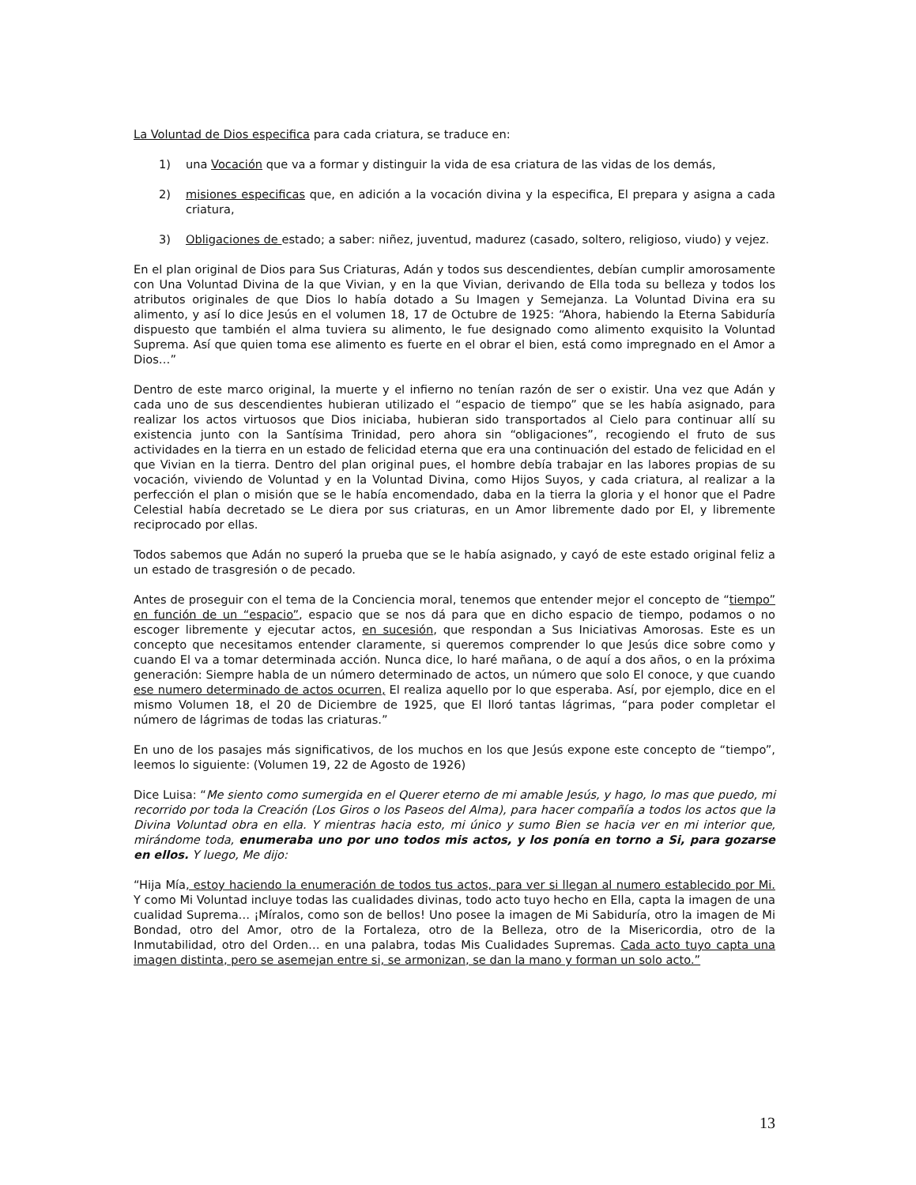La Voluntad de Dios especifica para cada criatura, se traduce en:
1) una Vocación que va a formar y distinguir la vida de esa criatura de las vidas de los demás,
2) misiones especificas que, en adición a la vocación divina y la especifica, El prepara y asigna a cada criatura,
3) Obligaciones de estado; a saber: niñez, juventud, madurez (casado, soltero, religioso, viudo) y vejez.
En el plan original de Dios para Sus Criaturas, Adán y todos sus descendientes, debían cumplir amorosamente con Una Voluntad Divina de la que Vivian, y en la que Vivian, derivando de Ella toda su belleza y todos los atributos originales de que Dios lo había dotado a Su Imagen y Semejanza. La Voluntad Divina era su alimento, y así lo dice Jesús en el volumen 18, 17 de Octubre de 1925: “Ahora, habiendo la Eterna Sabiduría dispuesto que también el alma tuviera su alimento, le fue designado como alimento exquisito la Voluntad Suprema. Así que quien toma ese alimento es fuerte en el obrar el bien, está como impregnado en el Amor a Dios…”
Dentro de este marco original, la muerte y el infierno no tenían razón de ser o existir. Una vez que Adán y cada uno de sus descendientes hubieran utilizado el “espacio de tiempo” que se les había asignado, para realizar los actos virtuosos que Dios iniciaba, hubieran sido transportados al Cielo para continuar allí su existencia junto con la Santísima Trinidad, pero ahora sin “obligaciones”, recogiendo el fruto de sus actividades en la tierra en un estado de felicidad eterna que era una continuación del estado de felicidad en el que Vivian en la tierra. Dentro del plan original pues, el hombre debía trabajar en las labores propias de su vocación, viviendo de Voluntad y en la Voluntad Divina, como Hijos Suyos, y cada criatura, al realizar a la perfección el plan o misión que se le había encomendado, daba en la tierra la gloria y el honor que el Padre Celestial había decretado se Le diera por sus criaturas, en un Amor libremente dado por El, y libremente reciprocado por ellas.
Todos sabemos que Adán no superó la prueba que se le había asignado, y cayó de este estado original feliz a un estado de trasgresión o de pecado.
Antes de proseguir con el tema de la Conciencia moral, tenemos que entender mejor el concepto de “tiempo” en función de un “espacio”, espacio que se nos dá para que en dicho espacio de tiempo, podamos o no escoger libremente y ejecutar actos, en sucesión, que respondan a Sus Iniciativas Amorosas. Este es un concepto que necesitamos entender claramente, si queremos comprender lo que Jesús dice sobre como y cuando El va a tomar determinada acción. Nunca dice, lo haré mañana, o de aquí a dos años, o en la próxima generación: Siempre habla de un número determinado de actos, un número que solo El conoce, y que cuando ese numero determinado de actos ocurren, El realiza aquello por lo que esperaba. Así, por ejemplo, dice en el mismo Volumen 18, el 20 de Diciembre de 1925, que El lloró tantas lágrimas, “para poder completar el número de lágrimas de todas las criaturas.”
En uno de los pasajes más significativos, de los muchos en los que Jesús expone este concepto de “tiempo”, leemos lo siguiente: (Volumen 19, 22 de Agosto de 1926)
Dice Luisa: “Me siento como sumergida en el Querer eterno de mi amable Jesús, y hago, lo mas que puedo, mi recorrido por toda la Creación (Los Giros o los Paseos del Alma), para hacer compañía a todos los actos que la Divina Voluntad obra en ella. Y mientras hacia esto, mi único y sumo Bien se hacia ver en mi interior que, mirándome toda, enumeraba uno por uno todos mis actos, y los ponía en torno a Si, para gozarse en ellos. Y luego, Me dijo:
“Hija Mía, estoy haciendo la enumeración de todos tus actos, para ver si llegan al numero establecido por Mi. Y como Mi Voluntad incluye todas las cualidades divinas, todo acto tuyo hecho en Ella, capta la imagen de una cualidad Suprema… ¡Míralos, como son de bellos! Uno posee la imagen de Mi Sabiduría, otro la imagen de Mi Bondad, otro del Amor, otro de la Fortaleza, otro de la Belleza, otro de la Misericordia, otro de la Inmutabilidad, otro del Orden… en una palabra, todas Mis Cualidades Supremas. Cada acto tuyo capta una imagen distinta, pero se asemejan entre si, se armonizan, se dan la mano y forman un solo acto.”
13